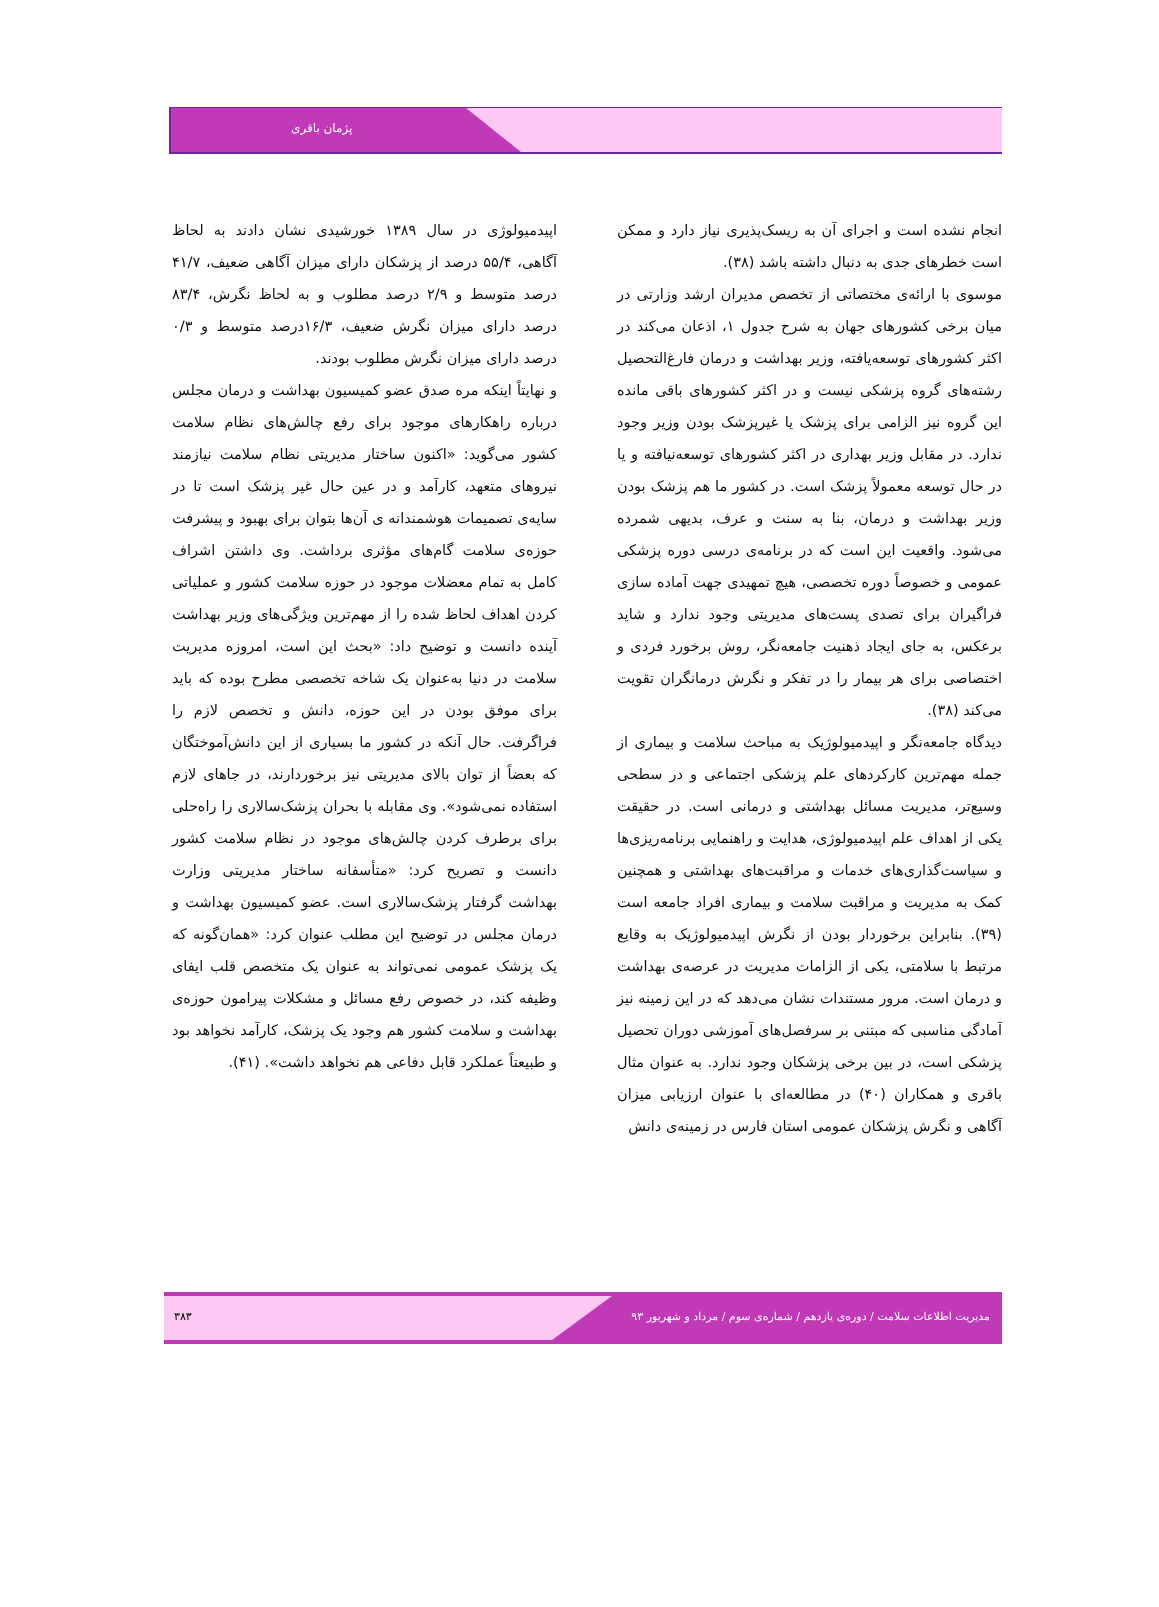پژمان باقری
انجام نشده است و اجرای آن به ریسک‌پذیری نیاز دارد و ممکن است خطرهای جدی به دنبال داشته باشد (۳۸).
موسوی با ارائه‌ی مختصاتی از تخصص مدیران ارشد وزارتی در میان برخی کشورهای جهان به شرح جدول ۱، اذعان می‌کند در اکثر کشورهای توسعه‌یافته، وزیر بهداشت و درمان فارغ‌التحصیل رشته‌های گروه پزشکی نیست و در اکثر کشورهای باقی مانده این گروه نیز الزامی برای پزشک یا غیرپزشک بودن وزیر وجود ندارد. در مقابل وزیر بهداری در اکثر کشورهای توسعه‌نیافته و یا در حال توسعه معمولاً پزشک است. در کشور ما هم پزشک بودن وزیر بهداشت و درمان، بنا به سنت و عرف، بدیهی شمرده می‌شود. واقعیت این است که در برنامه‌ی درسی دوره پزشکی عمومی و خصوصاً دوره تخصصی، هیچ تمهیدی جهت آماده سازی فراگیران برای تصدی پست‌های مدیریتی وجود ندارد و شاید برعکس، به جای ایجاد ذهنیت جامعه‌نگر، روش برخورد فردی و اختصاصی برای هر بیمار را در تفکر و نگرش درمانگران تقویت می‌کند (۳۸).
دیدگاه جامعه‌نگر و اپیدمیولوژیک به مباحث سلامت و بیماری از جمله مهم‌ترین کارکردهای علم پزشکی اجتماعی و در سطحی وسیع‌تر، مدیریت مسائل بهداشتی و درمانی است. در حقیقت یکی از اهداف علم اپیدمیولوژی، هدایت و راهنمایی برنامه‌ریزی‌ها و سیاست‌گذاری‌های خدمات و مراقبت‌های بهداشتی و همچنین کمک به مدیریت و مراقبت سلامت و بیماری افراد جامعه است (۳۹). بنابراین برخوردار بودن از نگرش اپیدمیولوژیک به وقایع مرتبط با سلامتی، یکی از الزامات مدیریت در عرصه‌ی بهداشت و درمان است. مرور مستندات نشان می‌دهد که در این زمینه نیز آمادگی مناسبی که مبتنی بر سرفصل‌های آموزشی دوران تحصیل پزشکی است، در بین برخی پزشکان وجود ندارد. به عنوان مثال باقری و همکاران (۴۰) در مطالعه‌ای با عنوان ارزیابی میزان آگاهی و نگرش پزشکان عمومی استان فارس در زمینه‌ی دانش
اپیدمیولوژی در سال ۱۳۸۹ خورشیدی نشان دادند به لحاظ آگاهی، ۵۵/۴ درصد از پزشکان دارای میزان آگاهی ضعیف، ۴۱/۷ درصد متوسط و ۲/۹ درصد مطلوب و به لحاظ نگرش، ۸۳/۴ درصد دارای میزان نگرش ضعیف، ۱۶/۳درصد متوسط و ۰/۳ درصد دارای میزان نگرش مطلوب بودند.
و نهایتاً اینکه مره صدق عضو کمیسیون بهداشت و درمان مجلس درباره راهکارهای موجود برای رفع چالش‌های نظام سلامت کشور می‌گوید: «اکنون ساختار مدیریتی نظام سلامت نیازمند نیروهای متعهد، کارآمد و در عین حال غیر پزشک است تا در سایه‌ی تصمیمات هوشمندانه ی آن‌ها بتوان برای بهبود و پیشرفت حوزه‌ی سلامت گام‌های مؤثری برداشت. وی داشتن اشراف کامل به تمام معضلات موجود در حوزه سلامت کشور و عملیاتی کردن اهداف لحاظ شده را از مهم‌ترین ویژگی‌های وزیر بهداشت آینده دانست و توضیح داد: «بحث این است، امروزه مدیریت سلامت در دنیا به‌عنوان یک شاخه تخصصی مطرح بوده که باید برای موفق بودن در این حوزه، دانش و تخصص لازم را فراگرفت. حال آنکه در کشور ما بسیاری از این دانش‌آموختگان که بعضاً از توان بالای مدیریتی نیز برخوردارند، در جاهای لازم استفاده نمی‌شود». وی مقابله با بحران پزشک‌سالاری را راه‌حلی برای برطرف کردن چالش‌های موجود در نظام سلامت کشور دانست و تصریح کرد: «متأسفانه ساختار مدیریتی وزارت بهداشت گرفتار پزشک‌سالاری است. عضو کمیسیون بهداشت و درمان مجلس در توضیح این مطلب عنوان کرد: «همان‌گونه که یک پزشک عمومی نمی‌تواند به عنوان یک متخصص قلب ایفای وظیفه کند، در خصوص رفع مسائل و مشکلات پیرامون حوزه‌ی بهداشت و سلامت کشور هم وجود یک پزشک، کارآمد نخواهد بود و طبیعتاً عملکرد قابل دفاعی هم نخواهد داشت». (۴۱).
مدیریت اطلاعات سلامت / دوره‌ی یازدهم / شماره‌ی سوم / مرداد و شهریور ۹۳ ۳۸۳